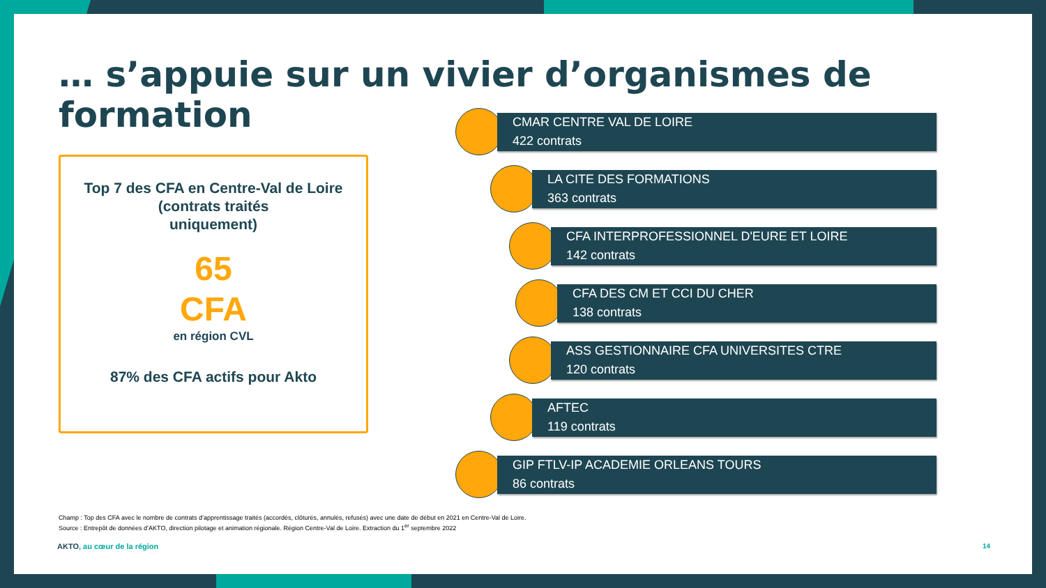… s’appuie sur un vivier d’organismes de formation
Top 7 des CFA en Centre-Val de Loire
(contrats traités
uniquement)
65
CFA
en région CVL
87% des CFA actifs pour Akto
CMAR CENTRE VAL DE LOIRE
422 contrats
LA CITE DES FORMATIONS
363 contrats
CFA INTERPROFESSIONNEL D'EURE ET LOIRE
142 contrats
CFA DES CM ET CCI DU CHER
138 contrats
ASS GESTIONNAIRE CFA UNIVERSITES CTRE
120 contrats
AFTEC
119 contrats
GIP FTLV-IP ACADEMIE ORLEANS TOURS
86 contrats
Champ : Top des CFA avec le nombre de contrats d’apprentissage traités (accordés, clôturés, annulés, refusés) avec une date de début en 2021 en Centre-Val de Loire.
Source : Entrepôt de données d’AKTO, direction pilotage et animation régionale. Région Centre-Val de Loire. Extraction du 1<sup>er</sup> septembre 2022
AKTO, au cœur de la région 14